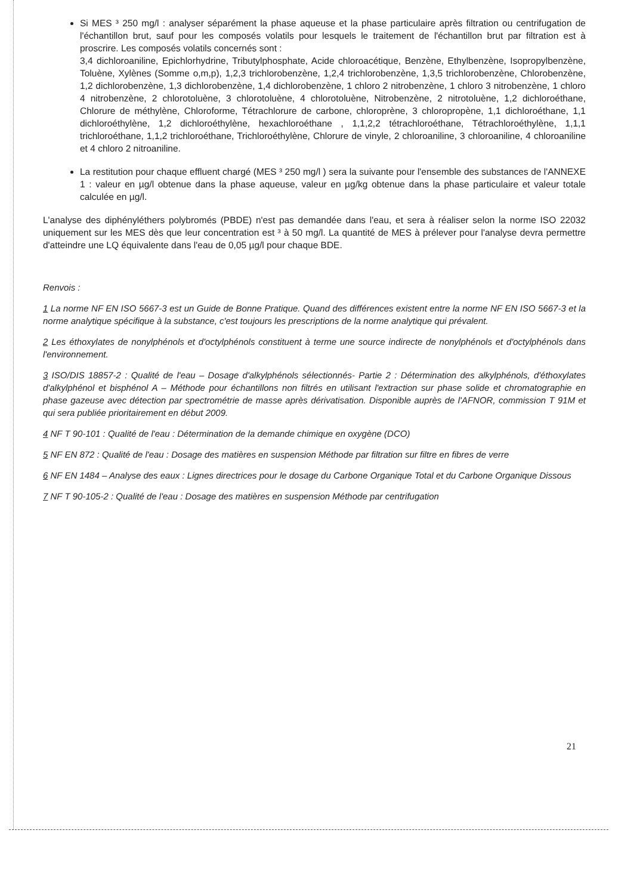Si MES ³ 250 mg/l : analyser séparément la phase aqueuse et la phase particulaire après filtration ou centrifugation de l'échantillon brut, sauf pour les composés volatils pour lesquels le traitement de l'échantillon brut par filtration est à proscrire. Les composés volatils concernés sont :
3,4 dichloroaniline, Epichlorhydrine, Tributylphosphate, Acide chloroacétique, Benzène, Ethylbenzène, Isopropylbenzène, Toluène, Xylènes (Somme o,m,p), 1,2,3 trichlorobenzène, 1,2,4 trichlorobenzène, 1,3,5 trichlorobenzène, Chlorobenzène, 1,2 dichlorobenzène, 1,3 dichlorobenzène, 1,4 dichlorobenzène, 1 chloro 2 nitrobenzène, 1 chloro 3 nitrobenzène, 1 chloro 4 nitrobenzène, 2 chlorotoluène, 3 chlorotoluène, 4 chlorotoluène, Nitrobenzène, 2 nitrotoluène, 1,2 dichloroéthane, Chlorure de méthylène, Chloroforme, Tétrachlorure de carbone, chloroprène, 3 chloropropène, 1,1 dichloroéthane, 1,1 dichloroéthylène, 1,2 dichloroéthylène, hexachloroéthane , 1,1,2,2 tétrachloroéthane, Tétrachloroéthylène, 1,1,1 trichloroéthane, 1,1,2 trichloroéthane, Trichloroéthylène, Chlorure de vinyle, 2 chloroaniline, 3 chloroaniline, 4 chloroaniline et 4 chloro 2 nitroaniline.
La restitution pour chaque effluent chargé (MES ³ 250 mg/l ) sera la suivante pour l'ensemble des substances de l'ANNEXE 1 : valeur en µg/l obtenue dans la phase aqueuse, valeur en µg/kg obtenue dans la phase particulaire et valeur totale calculée en µg/l.
L'analyse des diphényléthers polybromés (PBDE) n'est pas demandée dans l'eau, et sera à réaliser selon la norme ISO 22032 uniquement sur les MES dès que leur concentration est ³ à 50 mg/l. La quantité de MES à prélever pour l'analyse devra permettre d'atteindre une LQ équivalente dans l'eau de 0,05 µg/l pour chaque BDE.
Renvois :
1 La norme NF EN ISO 5667-3 est un Guide de Bonne Pratique. Quand des différences existent entre la norme NF EN ISO 5667-3 et la norme analytique spécifique à la substance, c'est toujours les prescriptions de la norme analytique qui prévalent.
2 Les éthoxylates de nonylphénols et d'octylphénols constituent à terme une source indirecte de nonylphénols et d'octylphénols dans l'environnement.
3 ISO/DIS 18857-2 : Qualité de l'eau – Dosage d'alkylphénols sélectionnés- Partie 2 : Détermination des alkylphénols, d'éthoxylates d'alkylphénol et bisphénol A – Méthode pour échantillons non filtrés en utilisant l'extraction sur phase solide et chromatographie en phase gazeuse avec détection par spectrométrie de masse après dérivatisation. Disponible auprès de l'AFNOR, commission T 91M et qui sera publiée prioritairement en début 2009.
4 NF T 90-101 : Qualité de l'eau : Détermination de la demande chimique en oxygène (DCO)
5 NF EN 872 : Qualité de l'eau : Dosage des matières en suspension Méthode par filtration sur filtre en fibres de verre
6 NF EN 1484 – Analyse des eaux : Lignes directrices pour le dosage du Carbone Organique Total et du Carbone Organique Dissous
7 NF T 90-105-2 : Qualité de l'eau : Dosage des matières en suspension Méthode par centrifugation
21